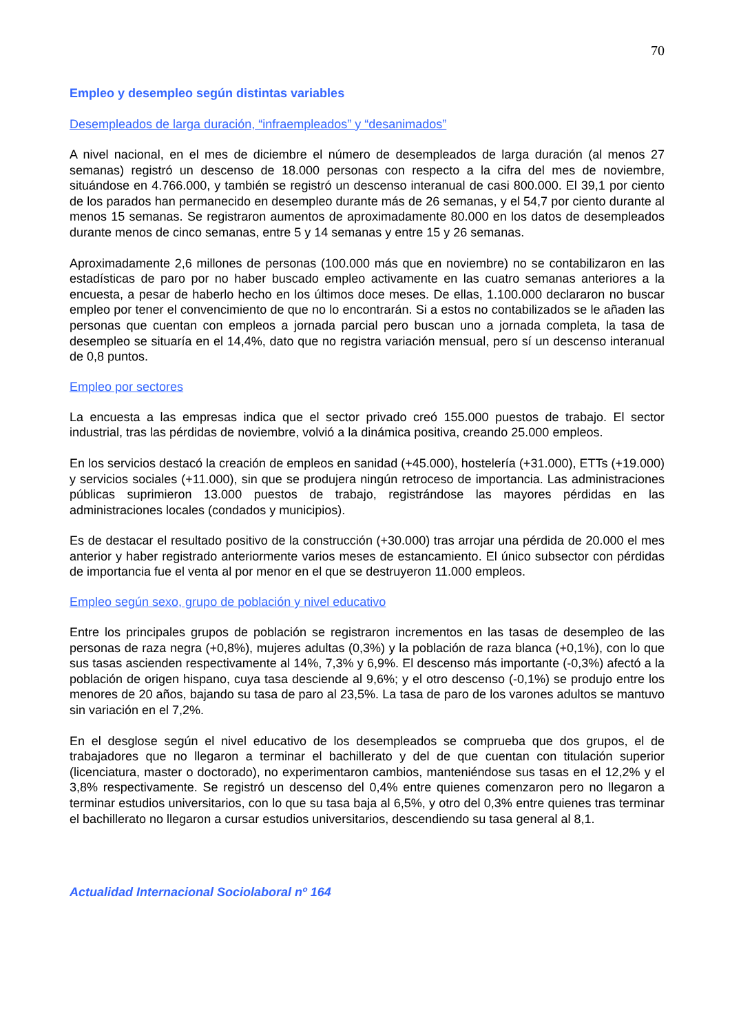70
Empleo y desempleo según distintas variables
Desempleados de larga duración, “infraempleados” y “desanimados”
A nivel nacional, en el mes de diciembre el número de desempleados de larga duración (al menos 27 semanas) registró un descenso de 18.000 personas con respecto a la cifra del mes de noviembre, situándose en 4.766.000, y también se registró un descenso interanual de casi 800.000. El 39,1 por ciento de los parados han permanecido en desempleo durante más de 26 semanas, y el 54,7 por ciento durante al menos 15 semanas. Se registraron aumentos de aproximadamente 80.000 en los datos de desempleados durante menos de cinco semanas, entre 5 y 14 semanas y entre 15 y 26 semanas.
Aproximadamente 2,6 millones de personas (100.000 más que en noviembre) no se contabilizaron en las estadísticas de paro por no haber buscado empleo activamente en las cuatro semanas anteriores a la encuesta, a pesar de haberlo hecho en los últimos doce meses. De ellas, 1.100.000 declararon no buscar empleo por tener el convencimiento de que no lo encontrarán. Si a estos no contabilizados se le añaden las personas que cuentan con empleos a jornada parcial pero buscan uno a jornada completa, la tasa de desempleo se situaría en el 14,4%, dato que no registra variación mensual, pero sí un descenso interanual de 0,8 puntos.
Empleo por sectores
La encuesta a las empresas indica que el sector privado creó 155.000 puestos de trabajo. El sector industrial, tras las pérdidas de noviembre, volvió a la dinámica positiva, creando 25.000 empleos.
En los servicios destacó la creación de empleos en sanidad (+45.000), hostelería (+31.000), ETTs (+19.000) y servicios sociales (+11.000), sin que se produjera ningún retroceso de importancia. Las administraciones públicas suprimieron 13.000 puestos de trabajo, registrándose las mayores pérdidas en las administraciones locales (condados y municipios).
Es de destacar el resultado positivo de la construcción (+30.000) tras arrojar una pérdida de 20.000 el mes anterior y haber registrado anteriormente varios meses de estancamiento. El único subsector con pérdidas de importancia fue el venta al por menor en el que se destruyeron 11.000 empleos.
Empleo según sexo, grupo de población y nivel educativo
Entre los principales grupos de población se registraron incrementos en las tasas de desempleo de las personas de raza negra (+0,8%), mujeres adultas (0,3%) y la población de raza blanca (+0,1%), con lo que sus tasas ascienden respectivamente al 14%, 7,3% y 6,9%. El descenso más importante (-0,3%) afectó a la población de origen hispano, cuya tasa desciende al 9,6%; y el otro descenso (-0,1%) se produjo entre los menores de 20 años, bajando su tasa de paro al 23,5%. La tasa de paro de los varones adultos se mantuvo sin variación en el 7,2%.
En el desglose según el nivel educativo de los desempleados se comprueba que dos grupos, el de trabajadores que no llegaron a terminar el bachillerato y del de que cuentan con titulación superior (licenciatura, master o doctorado), no experimentaron cambios, manteniéndose sus tasas en el 12,2% y el 3,8% respectivamente. Se registró un descenso del 0,4% entre quienes comenzaron pero no llegaron a terminar estudios universitarios, con lo que su tasa baja al 6,5%, y otro del 0,3% entre quienes tras terminar el bachillerato no llegaron a cursar estudios universitarios, descendiendo su tasa general al 8,1.
Actualidad Internacional Sociolaboral nº 164